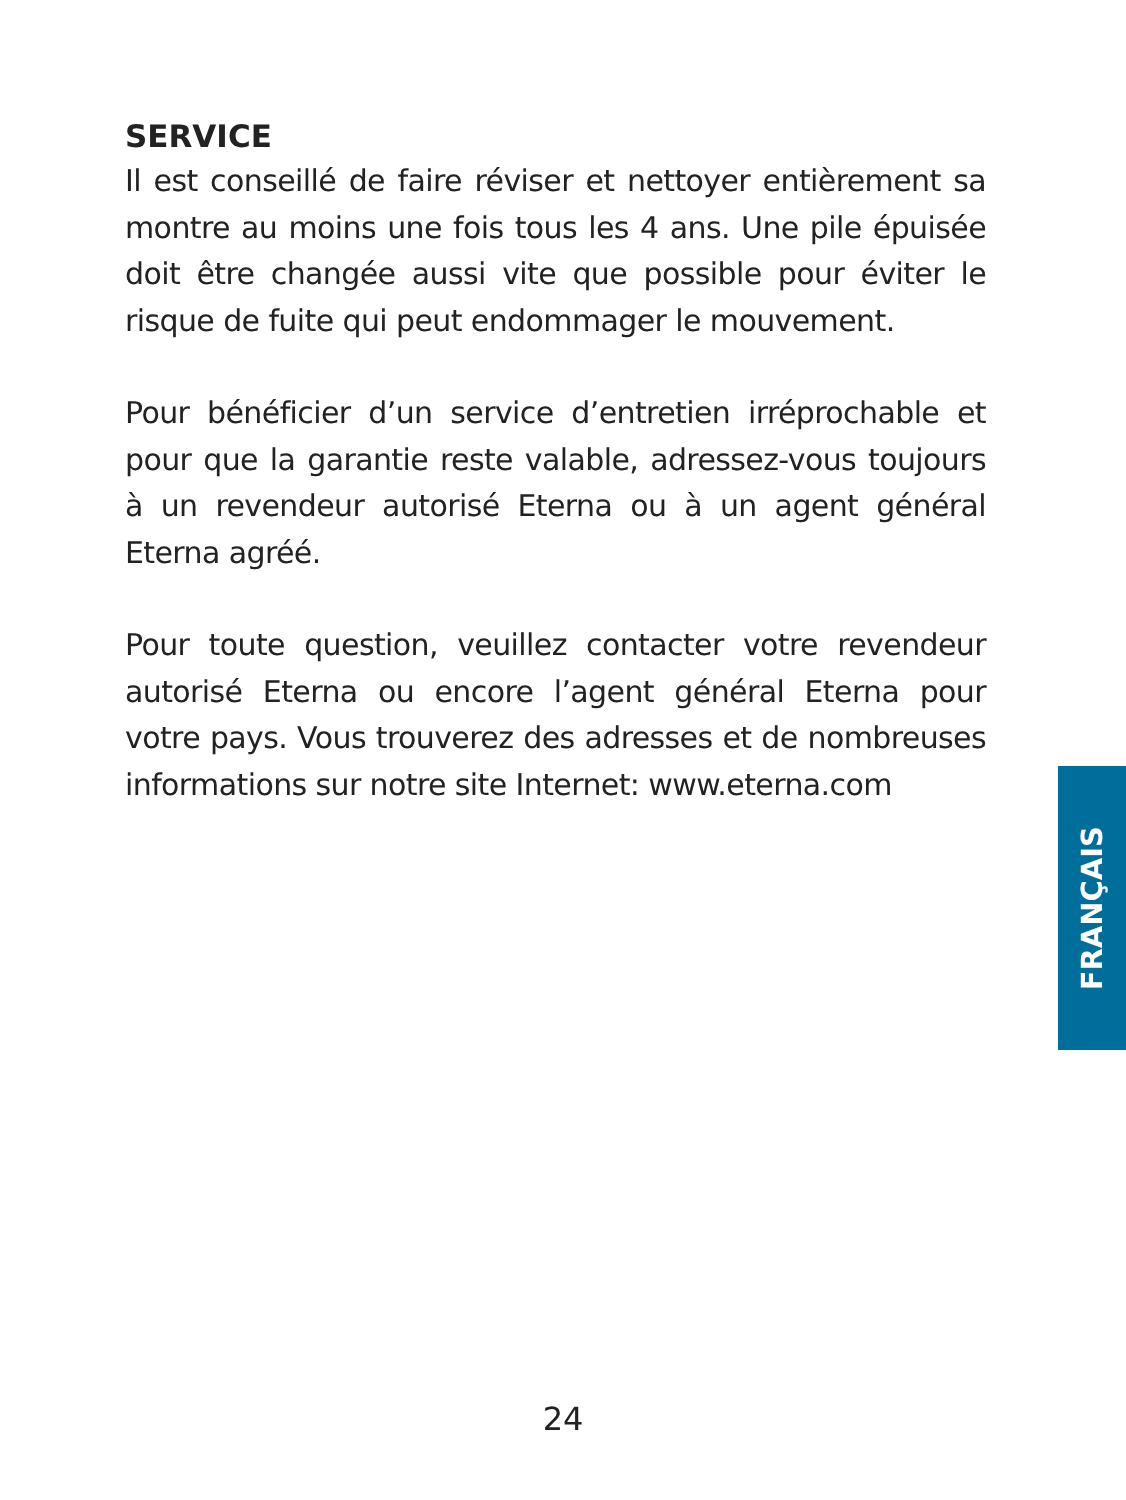SERVICE
Il est conseillé de faire réviser et nettoyer entièrement sa montre au moins une fois tous les 4 ans. Une pile épuisée doit être changée aussi vite que possible pour éviter le risque de fuite qui peut endommager le mouvement.
Pour bénéficier d’un service d’entretien irréprochable et pour que la garantie reste valable, adressez-vous toujours à un revendeur autorisé Eterna ou à un agent général Eterna agréé.
Pour toute question, veuillez contacter votre revendeur autorisé Eterna ou encore l’agent général Eterna pour votre pays. Vous trouverez des adresses et de nombreuses informations sur notre site Internet: www.eterna.com
FRANÇAIS
24